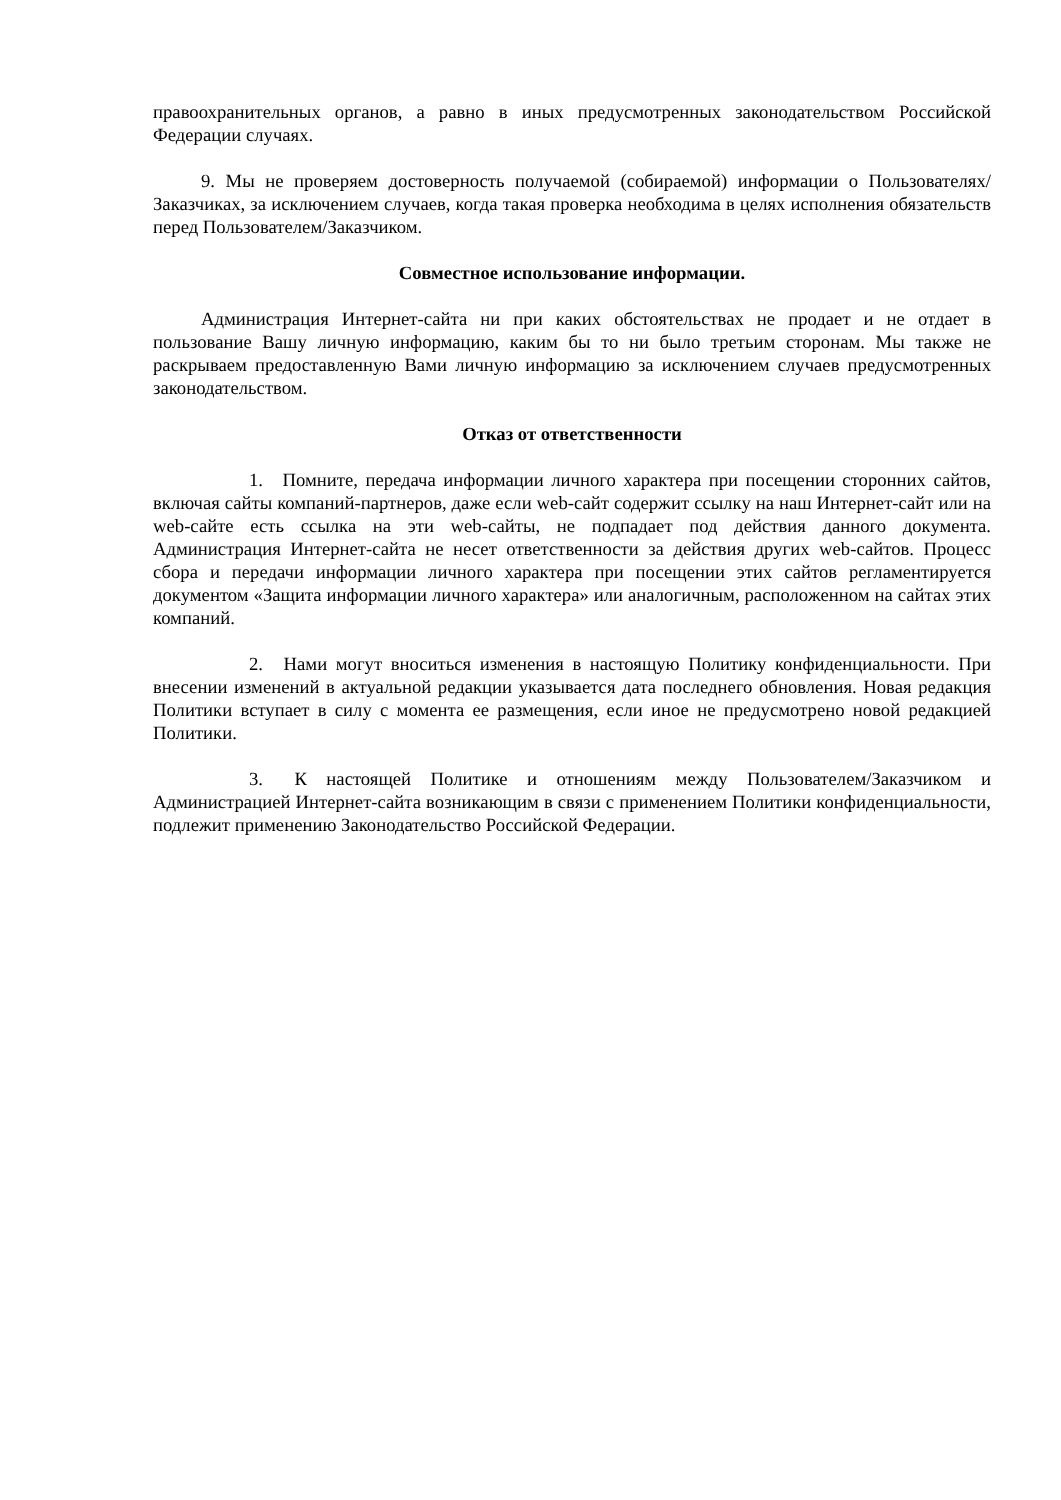правоохранительных органов, а равно в иных предусмотренных законодательством Российской Федерации случаях.
9. Мы не проверяем достоверность получаемой (собираемой) информации о Пользователях/Заказчиках, за исключением случаев, когда такая проверка необходима в целях исполнения обязательств перед Пользователем/Заказчиком.
Совместное использование информации.
Администрация Интернет-сайта ни при каких обстоятельствах не продает и не отдает в пользование Вашу личную информацию, каким бы то ни было третьим сторонам. Мы также не раскрываем предоставленную Вами личную информацию за исключением случаев предусмотренных законодательством.
Отказ от ответственности
1. Помните, передача информации личного характера при посещении сторонних сайтов, включая сайты компаний-партнеров, даже если web-сайт содержит ссылку на наш Интернет-сайт или на web-сайте есть ссылка на эти web-сайты, не подпадает под действия данного документа. Администрация Интернет-сайта не несет ответственности за действия других web-сайтов. Процесс сбора и передачи информации личного характера при посещении этих сайтов регламентируется документом «Защита информации личного характера» или аналогичным, расположенном на сайтах этих компаний.
2. Нами могут вноситься изменения в настоящую Политику конфиденциальности. При внесении изменений в актуальной редакции указывается дата последнего обновления. Новая редакция Политики вступает в силу с момента ее размещения, если иное не предусмотрено новой редакцией Политики.
3. К настоящей Политике и отношениям между Пользователем/Заказчиком и Администрацией Интернет-сайта возникающим в связи с применением Политики конфиденциальности, подлежит применению Законодательство Российской Федерации.